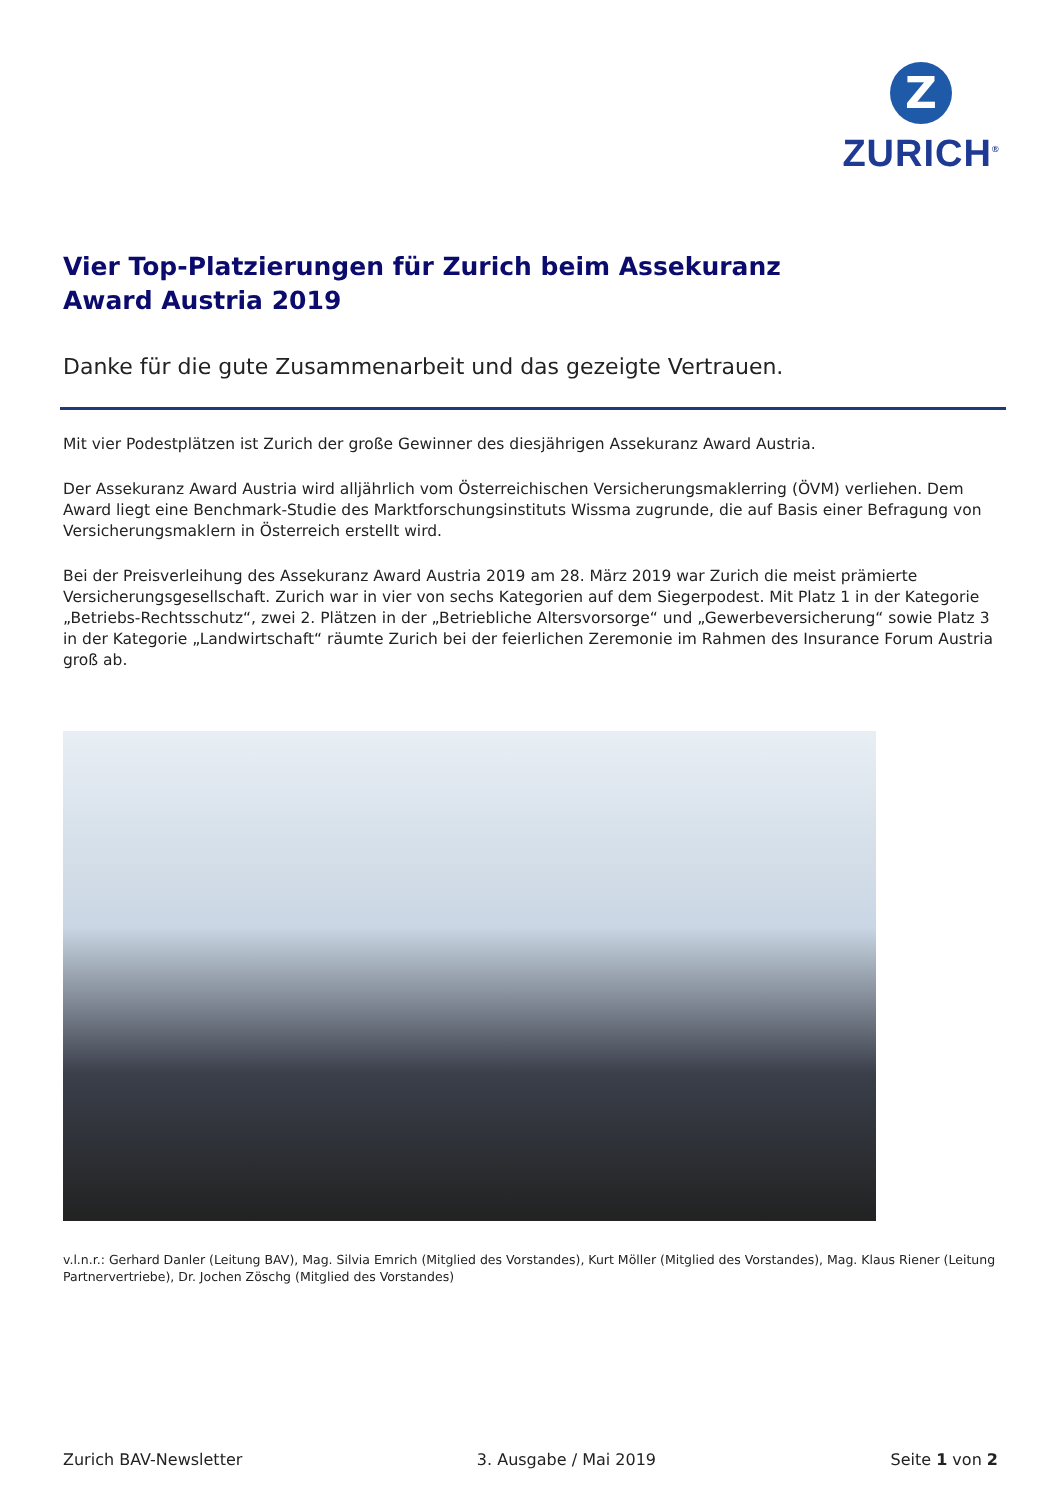Z
ZURICH<sup>®</sup>
Vier Top-Platzierungen für Zurich beim Assekuranz
Award Austria 2019
Danke für die gute Zusammenarbeit und das gezeigte Vertrauen.
Mit vier Podestplätzen ist Zurich der große Gewinner des diesjährigen Assekuranz Award Austria.
Der Assekuranz Award Austria wird alljährlich vom Österreichischen Versicherungsmaklerring (ÖVM) verliehen. Dem Award liegt eine Benchmark-Studie des Marktforschungsinstituts Wissma zugrunde, die auf Basis einer Befragung von Versicherungsmaklern in Österreich erstellt wird.
Bei der Preisverleihung des Assekuranz Award Austria 2019 am 28. März 2019 war Zurich die meist prämierte Versicherungsgesellschaft. Zurich war in vier von sechs Kategorien auf dem Siegerpodest. Mit Platz 1 in der Kategorie „Betriebs-Rechtsschutz“, zwei 2. Plätzen in der „Betriebliche Altersvorsorge“ und „Gewerbeversicherung“ sowie Platz 3 in der Kategorie „Landwirtschaft“ räumte Zurich bei der feierlichen Zeremonie im Rahmen des Insurance Forum Austria groß ab.
v.l.n.r.: Gerhard Danler (Leitung BAV), Mag. Silvia Emrich (Mitglied des Vorstandes), Kurt Möller (Mitglied des Vorstandes), Mag. Klaus Riener (Leitung Partnervertriebe), Dr. Jochen Zöschg (Mitglied des Vorstandes)
Zurich BAV-Newsletter 3. Ausgabe / Mai 2019 Seite 1 von 2